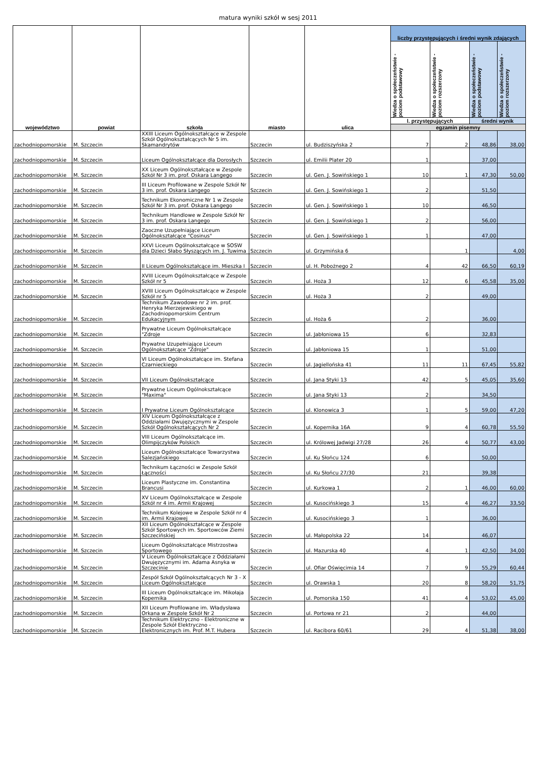matura wyniki szkół w sesj 2011
| województwo | powiat | szkoła | miasto | ulica | liczby przystępujących i średni wynik zdających | | | |
| --- | --- | --- | --- | --- | --- | --- | --- | --- |
| | | | | | Wiedza o społeczeństwie - poziom podstawowy | Wiedza o społeczeństwie - poziom rozszerzony | Wiedza o społeczeństwie - poziom podstawowy | Wiedza o społeczeństwie - poziom rozszerzony |
| | | | | | l. przystępujących | | średni wynik | |
| | | | | | egzamin pisemny | | | |
| zachodniopomorskie | M. Szczecin | XXIII Liceum Ogólnokształcące w Zespole Szkół Ogólnokształcących Nr 5 im. Skamandrytów | Szczecin | ul. Budziszyńska 2 | 7 | 2 | 48,86 | 38,00 |
| zachodniopomorskie | M. Szczecin | Liceum Ogólnokształcące dla Dorosłych | Szczecin | ul. Emilii Plater 20 | 1 | | 37,00 | |
| zachodniopomorskie | M. Szczecin | XX Liceum Ogólnokształcące w Zespole Szkół Nr 3 im. prof. Oskara Langego | Szczecin | ul. Gen. J. Sowińskiego 1 | 10 | 1 | 47,30 | 50,00 |
| zachodniopomorskie | M. Szczecin | III Liceum Profilowane w Zespole Szkół Nr 3 im. prof. Oskara Langego | Szczecin | ul. Gen. J. Sowińskiego 1 | 2 | | 51,50 | |
| zachodniopomorskie | M. Szczecin | Technikum Ekonomiczne Nr 1 w Zespole Szkół Nr 3 im. prof. Oskara Langego | Szczecin | ul. Gen. J. Sowińskiego 1 | 10 | | 46,50 | |
| zachodniopomorskie | M. Szczecin | Technikum Handlowe w Zespole Szkół Nr 3 im. prof. Oskara Langego | Szczecin | ul. Gen. J. Sowińskiego 1 | 2 | | 56,00 | |
| zachodniopomorskie | M. Szczecin | Zaoczne Uzupełniające Liceum Ogólnokształcące "Cosinus" | Szczecin | ul. Gen. J. Sowińskiego 1 | 1 | | 47,00 | |
| zachodniopomorskie | M. Szczecin | XXVI Liceum Ogólnokształcące w SOSW dla Dzieci Słabo Słyszących im. J. Tuwima | Szczecin | ul. Grzymińska 6 | | 1 | | 4,00 |
| zachodniopomorskie | M. Szczecin | II Liceum Ogólnokształcące im. Mieszka I | Szczecin | ul. H. Pobożnego 2 | 4 | 42 | 66,50 | 60,19 |
| zachodniopomorskie | M. Szczecin | XVIII Liceum Ogólnokształcące w Zespole Szkół nr 5 | Szczecin | ul. Hoża 3 | 12 | 6 | 45,58 | 35,00 |
| zachodniopomorskie | M. Szczecin | XVIII Liceum Ogólnokształcące w Zespole Szkół nr 5 | Szczecin | ul. Hoża 3 | 2 | | 49,00 | |
| zachodniopomorskie | M. Szczecin | Technikum Zawodowe nr 2 im. prof. Henryka Mierzejewskiego w Zachodniopomorskim Centrum Edukacyjnym | Szczecin | ul. Hoża 6 | 2 | | 36,00 | |
| zachodniopomorskie | M. Szczecin | Prywatne Liceum Ogólnokształcące "Zdroje | Szczecin | ul. Jabłoniowa 15 | 6 | | 32,83 | |
| zachodniopomorskie | M. Szczecin | Prywatne Uzupełniające Liceum Ogólnokształcące "Zdroje" | Szczecin | ul. Jabłoniowa 15 | 1 | | 51,00 | |
| zachodniopomorskie | M. Szczecin | VI Liceum Ogólnokształcące im. Stefana Czarnieckiego | Szczecin | ul. Jagiellońska 41 | 11 | 11 | 67,45 | 55,82 |
| zachodniopomorskie | M. Szczecin | VII Liceum Ogólnokształcące | Szczecin | ul. Jana Styki 13 | 42 | 5 | 45,05 | 35,60 |
| zachodniopomorskie | M. Szczecin | Prywatne Liceum Ogólnokształcące "Maxima" | Szczecin | ul. Jana Styki 13 | 2 | | 34,50 | |
| zachodniopomorskie | M. Szczecin | I Prywatne Liceum Ogólnokształcące | Szczecin | ul. Klonowica 3 | 1 | 5 | 59,00 | 47,20 |
| zachodniopomorskie | M. Szczecin | XIV Liceum Ogólnokształcące z Oddziałami Dwujęzycznymi w Zespole Szkół Ogólnokształcących Nr 2 | Szczecin | ul. Kopernika 16A | 9 | 4 | 60,78 | 55,50 |
| zachodniopomorskie | M. Szczecin | VIII Liceum Ogólnokształcące im. Olimpijczyków Polskich | Szczecin | ul. Królowej Jadwigi 27/28 | 26 | 4 | 50,77 | 43,00 |
| zachodniopomorskie | M. Szczecin | Liceum Ogólnokształcące Towarzystwa Salezjańskiego | Szczecin | ul. Ku Słońcu 124 | 6 | | 50,00 | |
| zachodniopomorskie | M. Szczecin | Technikum Łączności w Zespole Szkół Łączności | Szczecin | ul. Ku Słońcu 27/30 | 21 | | 39,38 | |
| zachodniopomorskie | M. Szczecin | Liceum Plastyczne im. Constantina Brancusi | Szczecin | ul. Kurkowa 1 | 2 | 1 | 46,00 | 60,00 |
| zachodniopomorskie | M. Szczecin | XV Liceum Ogólnokształcące w Zespole Szkół nr 4 im. Armii Krajowej | Szczecin | ul. Kusocińskiego 3 | 15 | 4 | 46,27 | 33,50 |
| zachodniopomorskie | M. Szczecin | Technikum Kolejowe w Zespole Szkół nr 4 im. Armii Krajowej | Szczecin | ul. Kusocińskiego 3 | 1 | | 36,00 | |
| zachodniopomorskie | M. Szczecin | XII Liceum Ogólnokształcące w Zespole Szkół Sportowych im. Sportowców Ziemi Szczecińskiej | Szczecin | ul. Małopolska 22 | 14 | | 46,07 | |
| zachodniopomorskie | M. Szczecin | Liceum Ogólnokształcące Mistrzostwa Sportowego | Szczecin | ul. Mazurska 40 | 4 | 1 | 42,50 | 34,00 |
| zachodniopomorskie | M. Szczecin | V Liceum Ogólnokształcące z Oddziałami Dwujęzycznymi im. Adama Asnyka w Szczecinie | Szczecin | ul. Ofiar Oświęcimia 14 | 7 | 9 | 55,29 | 60,44 |
| zachodniopomorskie | M. Szczecin | Zespół Szkół Ogólnokształcących Nr 3 - X Liceum Ogólnokształcące | Szczecin | ul. Orawska 1 | 20 | 8 | 58,20 | 51,75 |
| zachodniopomorskie | M. Szczecin | III Liceum Ogólnokształcące im. Mikołaja Kopernika | Szczecin | ul. Pomorska 150 | 41 | 4 | 53,02 | 45,00 |
| zachodniopomorskie | M. Szczecin | XII Liceum Profilowane im. Władysława Orkana w Zespole Szkół Nr 2 | Szczecin | ul. Portowa nr 21 | 2 | | 44,00 | |
| zachodniopomorskie | M. Szczecin | Technikum Elektryczno - Elektroniczne w Zespole Szkół Elektryczno - Elektronicznych im. Prof. M.T. Hubera | Szczecin | ul. Racibora 60/61 | 29 | 4 | 51,38 | 38,00 |